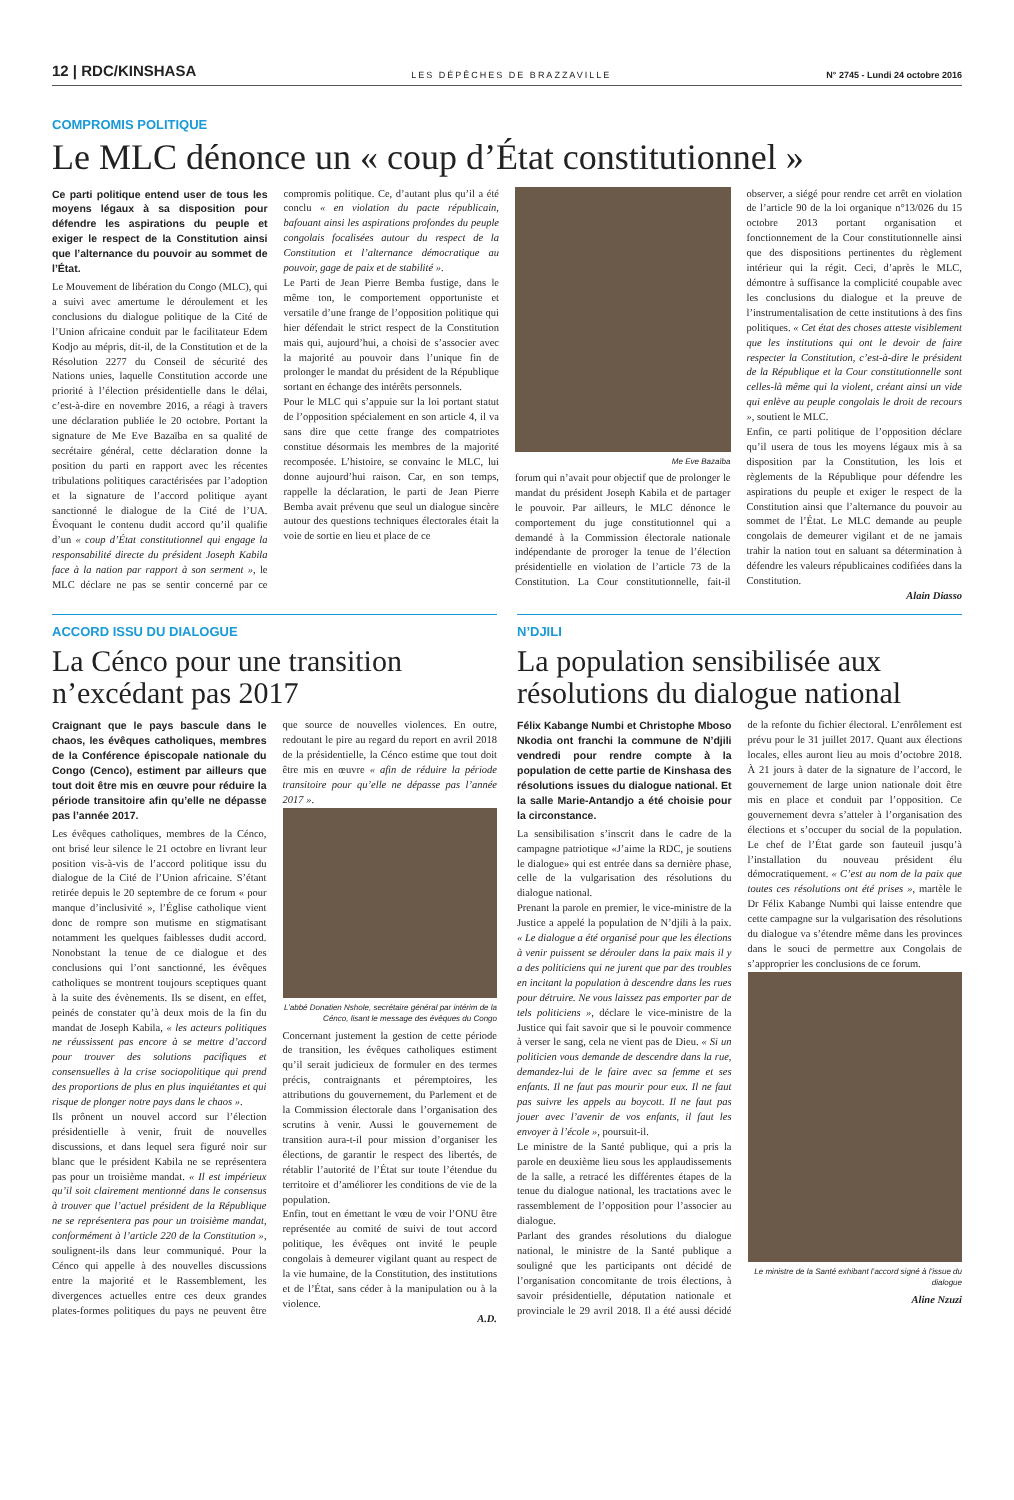12 | RDC/KINSHASA LES DÉPÊCHES DE BRAZZAVILLE N° 2745 - Lundi 24 octobre 2016
COMPROMIS POLITIQUE
Le MLC dénonce un « coup d’État constitutionnel »
Ce parti politique entend user de tous les moyens légaux à sa disposition pour défendre les aspirations du peuple et exiger le respect de la Constitution ainsi que l’alternance du pouvoir au sommet de l’État.
Le Mouvement de libération du Congo (MLC), qui a suivi avec amertume le déroulement et les conclusions du dialogue politique de la Cité de l’Union africaine conduit par le facilitateur Edem Kodjo au mépris, dit-il, de la Constitution et de la Résolution 2277 du Conseil de sécurité des Nations unies, laquelle Constitution accorde une priorité à l’élection présidentielle dans le délai, c’est-à-dire en novembre 2016, a réagi à travers une déclaration publiée le 20 octobre. Portant la signature de Me Eve Bazaïba en sa qualité de secrétaire général, cette déclaration donne la position du parti en rapport avec les récentes tribulations politiques caractérisées par l’adoption et la signature de l’accord politique ayant sanctionné le dialogue de la Cité de l’UA. Évoquant le contenu dudit accord qu’il qualifie d’un « coup d’État constitutionnel qui engage la responsabilité directe du président Joseph Kabila face à la nation par rapport à son serment », le MLC déclare ne pas se sentir concerné par ce compromis politique. Ce, d’autant plus qu’il a été conclu « en violation du pacte républicain, bafouant ainsi les aspirations profondes du peuple congolais focalisées autour du respect de la Constitution et l’alternance démocratique au pouvoir, gage de paix et de stabilité ».
Le Parti de Jean Pierre Bemba fustige, dans le même ton, le comportement opportuniste et versatile d’une frange de l’opposition politique qui hier défendait le strict respect de la Constitution mais qui, aujourd’hui, a choisi de s’associer avec la majorité au pouvoir dans l’unique fin de prolonger le mandat du président de la République sortant en échange des intérêts personnels.
Pour le MLC qui s’appuie sur la loi portant statut de l’opposition spécialement en son article 4, il va sans dire que cette frange des compatriotes constitue désormais les membres de la majorité recomposée. L’histoire, se convainc le MLC, lui donne aujourd’hui raison. Car, en son temps, rappelle la déclaration, le parti de Jean Pierre Bemba avait prévenu que seul un dialogue sincère autour des questions techniques électorales était la voie de sortie en lieu et place de ce
Me Eve Bazaïba
forum qui n’avait pour objectif que de prolonger le mandat du président Joseph Kabila et de partager le pouvoir. Par ailleurs, le MLC dénonce le comportement du juge constitutionnel qui a demandé à la Commission électorale nationale indépendante de proroger la tenue de l’élection présidentielle en violation de l’article 73 de la Constitution. La Cour constitutionnelle, fait-il observer, a siégé pour rendre cet arrêt en violation de l’article 90 de la loi organique n°13/026 du 15 octobre 2013 portant organisation et fonctionnement de la Cour constitutionnelle ainsi que des dispositions pertinentes du règlement intérieur qui la régit. Ceci, d’après le MLC, démontre à suffisance la complicité coupable avec les conclusions du dialogue et la preuve de l’instrumentalisation de cette institutions à des fins politiques. « Cet état des choses atteste visiblement que les institutions qui ont le devoir de faire respecter la Constitution, c’est-à-dire le président de la République et la Cour constitutionnelle sont celles-là même qui la violent, créant ainsi un vide qui enlève au peuple congolais le droit de recours », soutient le MLC.
Enfin, ce parti politique de l’opposition déclare qu’il usera de tous les moyens légaux mis à sa disposition par la Constitution, les lois et règlements de la République pour défendre les aspirations du peuple et exiger le respect de la Constitution ainsi que l’alternance du pouvoir au sommet de l’État. Le MLC demande au peuple congolais de demeurer vigilant et de ne jamais trahir la nation tout en saluant sa détermination à défendre les valeurs républicaines codifiées dans la Constitution.
Alain Diasso
ACCORD ISSU DU DIALOGUE
La Cénco pour une transition n’excédant pas 2017
Craignant que le pays bascule dans le chaos, les évêques catholiques, membres de la Conférence épiscopale nationale du Congo (Cenco), estiment par ailleurs que tout doit être mis en œuvre pour réduire la période transitoire afin qu’elle ne dépasse pas l’année 2017.
Les évêques catholiques, membres de la Cénco, ont brisé leur silence le 21 octobre en livrant leur position vis-à-vis de l’accord politique issu du dialogue de la Cité de l’Union africaine. S’étant retirée depuis le 20 septembre de ce forum « pour manque d’inclusivité », l’Église catholique vient donc de rompre son mutisme en stigmatisant notamment les quelques faiblesses dudit accord. Nonobstant la tenue de ce dialogue et des conclusions qui l’ont sanctionné, les évêques catholiques se montrent toujours sceptiques quant à la suite des évènements. Ils se disent, en effet, peinés de constater qu’à deux mois de la fin du mandat de Joseph Kabila, « les acteurs politiques ne réussissent pas encore à se mettre d’accord pour trouver des solutions pacifiques et consensuelles à la crise sociopolitique qui prend des proportions de plus en plus inquiétantes et qui risque de plonger notre pays dans le chaos ».
Ils prônent un nouvel accord sur l’élection présidentielle à venir, fruit de nouvelles discussions, et dans lequel sera figuré noir sur blanc que le président Kabila ne se représentera pas pour un troisième mandat. « Il est impérieux qu’il soit clairement mentionné dans le consensus à trouver que l’actuel président de la République ne se représentera pas pour un troisième mandat, conformément à l’article 220 de la Constitution », soulignent-ils dans leur communiqué. Pour la Cénco qui appelle à des nouvelles discussions entre la majorité et le Rassemblement, les divergences actuelles entre ces deux grandes plates-formes politiques du pays ne peuvent être que source de nouvelles violences. En outre, redoutant le pire au regard du report en avril 2018 de la présidentielle, la Cénco estime que tout doit être mis en œuvre « afin de réduire la période transitoire pour qu’elle ne dépasse pas l’année 2017 ».
L’abbé Donatien Nshole, secrétaire général par intérim de la Cénco, lisant le message des évêques du Congo
Concernant justement la gestion de cette période de transition, les évêques catholiques estiment qu’il serait judicieux de formuler en des termes précis, contraignants et péremptoires, les attributions du gouvernement, du Parlement et de la Commission électorale dans l’organisation des scrutins à venir. Aussi le gouvernement de transition aura-t-il pour mission d’organiser les élections, de garantir le respect des libertés, de rétablir l’autorité de l’État sur toute l’étendue du territoire et d’améliorer les conditions de vie de la population.
Enfin, tout en émettant le vœu de voir l’ONU être représentée au comité de suivi de tout accord politique, les évêques ont invité le peuple congolais à demeurer vigilant quant au respect de la vie humaine, de la Constitution, des institutions et de l’État, sans céder à la manipulation ou à la violence.
A.D.
N’DJILI
La population sensibilisée aux résolutions du dialogue national
Félix Kabange Numbi et Christophe Mboso Nkodia ont franchi la commune de N’djili vendredi pour rendre compte à la population de cette partie de Kinshasa des résolutions issues du dialogue national. Et la salle Marie-Antandjo a été choisie pour la circonstance.
La sensibilisation s’inscrit dans le cadre de la campagne patriotique «J’aime la RDC, je soutiens le dialogue» qui est entrée dans sa dernière phase, celle de la vulgarisation des résolutions du dialogue national.
Prenant la parole en premier, le vice-ministre de la Justice a appelé la population de N’djili à la paix. « Le dialogue a été organisé pour que les élections à venir puissent se dérouler dans la paix mais il y a des politiciens qui ne jurent que par des troubles en incitant la population à descendre dans les rues pour détruire. Ne vous laissez pas emporter par de tels politiciens », déclare le vice-ministre de la Justice qui fait savoir que si le pouvoir commence à verser le sang, cela ne vient pas de Dieu. « Si un politicien vous demande de descendre dans la rue, demandez-lui de le faire avec sa femme et ses enfants. Il ne faut pas mourir pour eux. Il ne faut pas suivre les appels au boycott. Il ne faut pas jouer avec l’avenir de vos enfants, il faut les envoyer à l’école », poursuit-il.
Le ministre de la Santé publique, qui a pris la parole en deuxième lieu sous les applaudissements de la salle, a retracé les différentes étapes de la tenue du dialogue national, les tractations avec le rassemblement de l’opposition pour l’associer au dialogue.
Parlant des grandes résolutions du dialogue national, le ministre de la Santé publique a souligné que les participants ont décidé de l’organisation concomitante de trois élections, à savoir présidentielle, députation nationale et provinciale le 29 avril 2018. Il a été aussi décidé de la refonte du fichier électoral. L’enrôlement est prévu pour le 31 juillet 2017. Quant aux élections locales, elles auront lieu au mois d’octobre 2018. À 21 jours à dater de la signature de l’accord, le gouvernement de large union nationale doit être mis en place et conduit par l’opposition. Ce gouvernement devra s’atteler à l’organisation des élections et s’occuper du social de la population. Le chef de l’État garde son fauteuil jusqu’à l’installation du nouveau président élu démocratiquement. « C’est au nom de la paix que toutes ces résolutions ont été prises », martèle le Dr Félix Kabange Numbi qui laisse entendre que cette campagne sur la vulgarisation des résolutions du dialogue va s’étendre même dans les provinces dans le souci de permettre aux Congolais de s’approprier les conclusions de ce forum.
Le ministre de la Santé exhibant l’accord signé à l’issue du dialogue
Aline Nzuzi